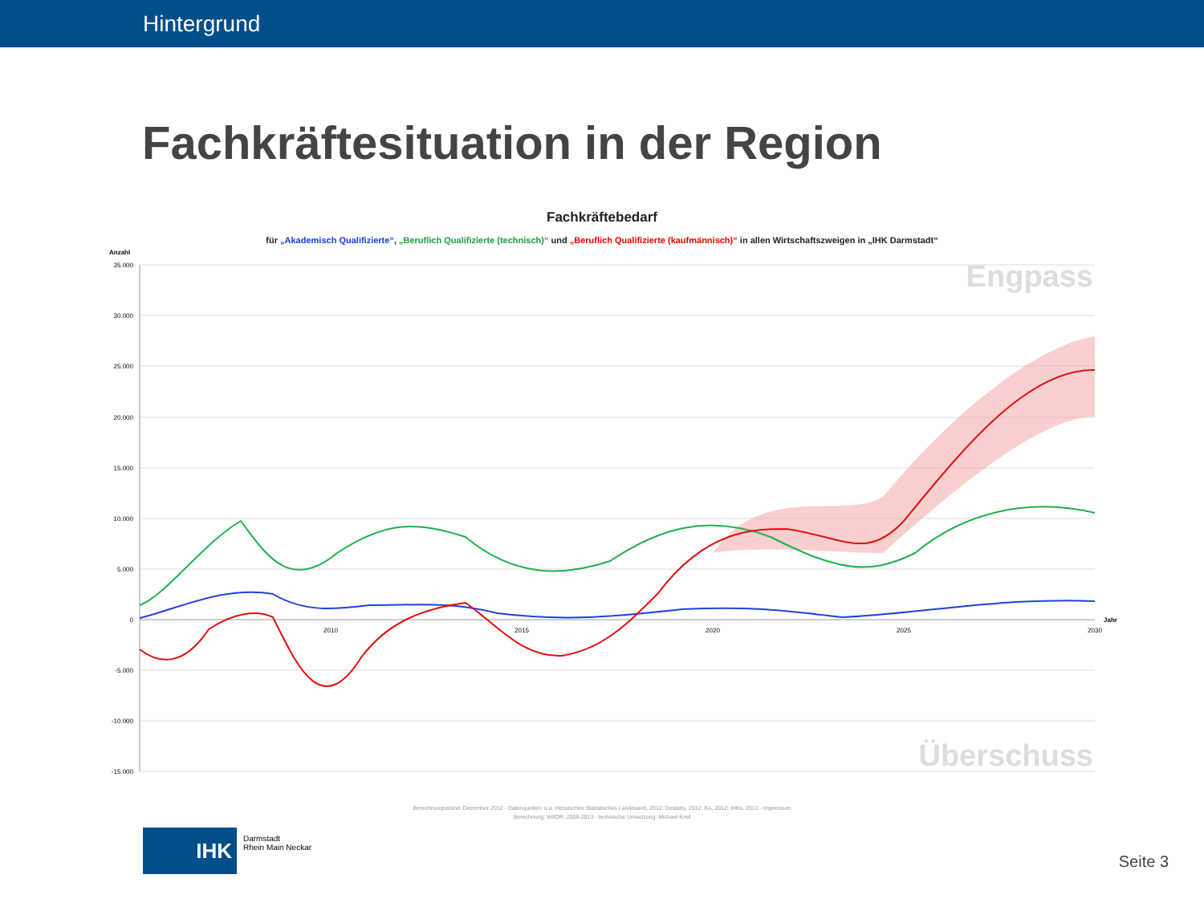Hintergrund
Fachkräftesituation in der Region
Fachkräftebedarf
für „Akademisch Qualifizierte“, „Beruflich Qualifizierte (technisch)“ und „Beruflich Qualifizierte (kaufmännisch)“ in allen Wirtschaftszweigen in „IHK Darmstadt“
Anzahl
35.000
30.000
25.000
20.000
15.000
10.000
5.000
0
-5.000
-10.000
-15.000
2010
2015
2020
2025
2030
Jahr
Engpass
Überschuss
Berechnungsstand: Dezember 2012 - Datenquellen: u.a. Hessisches Statistisches Landesamt, 2012; Destatis, 2012; BA, 2012; IHKs, 2012 - Impressum
Berechnung: WifOR, 2009-2013 - technische Umsetzung: Michael Kreil
IHK
Darmstadt
Rhein Main Neckar
Seite 3